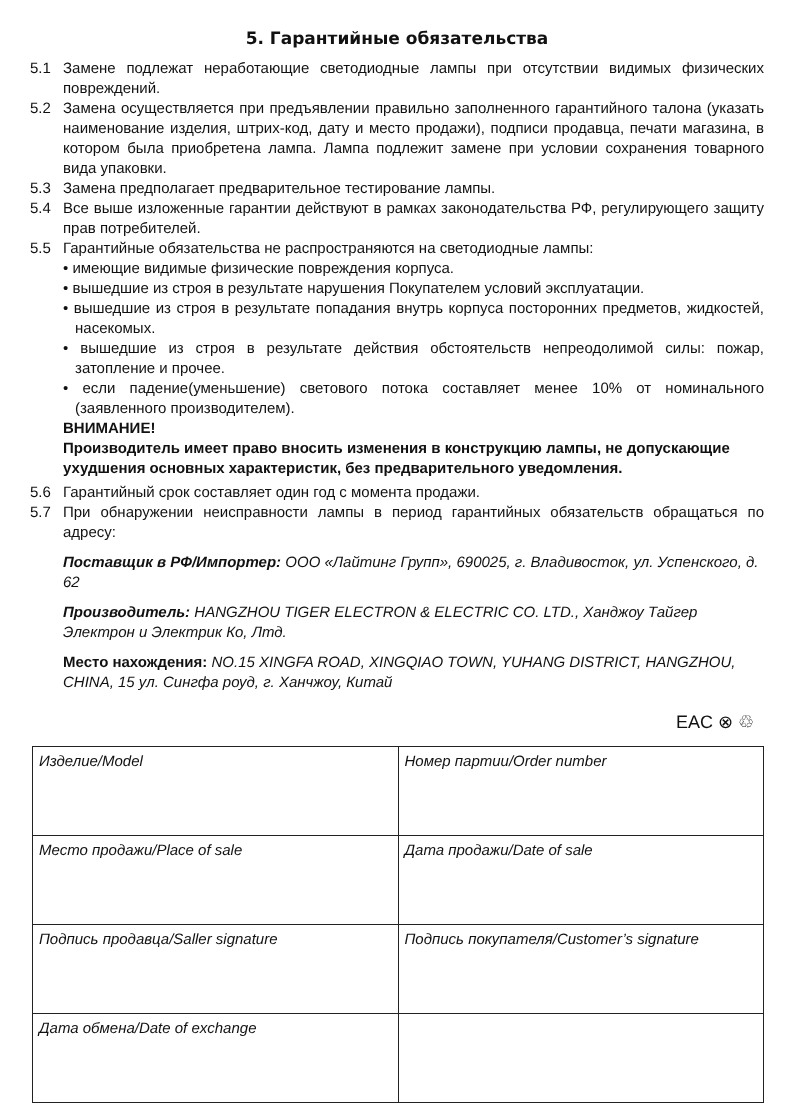5. Гарантийные обязательства
5.1 Замене подлежат неработающие светодиодные лампы при отсутствии видимых физических повреждений.
5.2 Замена осуществляется при предъявлении правильно заполненного гарантийного талона (указать наименование изделия, штрих-код, дату и место продажи), подписи продавца, печати магазина, в котором была приобретена лампа. Лампа подлежит замене при условии сохранения товарного вида упаковки.
5.3 Замена предполагает предварительное тестирование лампы.
5.4 Все выше изложенные гарантии действуют в рамках законодательства РФ, регулирующего защиту прав потребителей.
5.5 Гарантийные обязательства не распространяются на светодиодные лампы:
• имеющие видимые физические повреждения корпуса.
• вышедшие из строя в результате нарушения Покупателем условий эксплуатации.
• вышедшие из строя в результате попадания внутрь корпуса посторонних предметов, жидкостей, насекомых.
• вышедшие из строя в результате действия обстоятельств непреодолимой силы: пожар, затопление и прочее.
• если падение(уменьшение) светового потока составляет менее 10% от номинального (заявленного производителем).
ВНИМАНИЕ!
Производитель имеет право вносить изменения в конструкцию лампы, не допускающие ухудшения основных характеристик, без предварительного уведомления.
5.6 Гарантийный срок составляет один год с момента продажи.
5.7 При обнаружении неисправности лампы в период гарантийных обязательств обращаться по адресу:
Поставщик в РФ/Импортер: ООО «Лайтинг Групп», 690025, г. Владивосток, ул. Успенского, д. 62
Производитель: HANGZHOU TIGER ELECTRON & ELECTRIC CO. LTD., Ханджоу Тайгер Электрон и Электрик Ко, Лтд.
Место нахождения: NO.15 XINGFA ROAD, XINGQIAO TOWN, YUHANG DISTRICT, HANGZHOU, CHINA, 15 ул. Сингфа роуд, г. Ханчжоу, Китай
EAC ⊗ ♲
| Изделие/Model | Номер партии/Order number |
| Место продажи/Place of sale | Дата продажи/Date of sale |
| Подпись продавца/Saller signature | Подпись покупателя/Customer’s signature |
| Дата обмена/Date of exchange | |